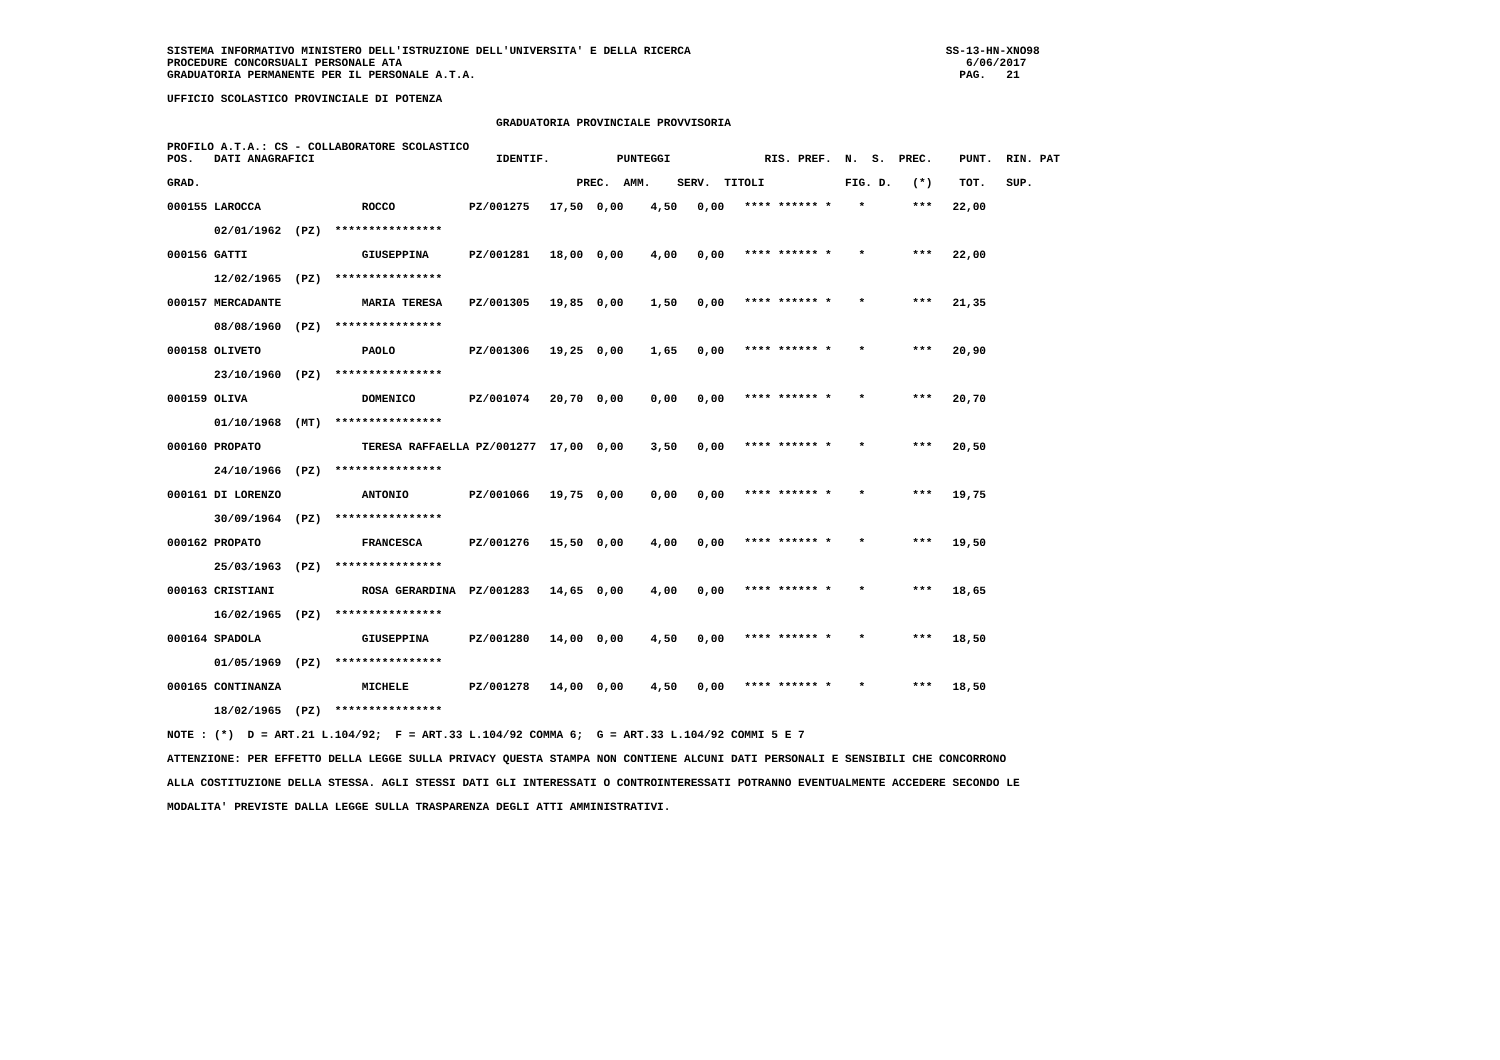SISTEMA INFORMATIVO MINISTERO DELL'ISTRUZIONE DELL'UNIVERSITA' E DELLA RICERCA                                      SS-13-HN-XNO98
PROCEDURE CONCORSUALI PERSONALE ATA                                                                                    6/06/2017
GRADUATORIA PERMANENTE PER IL PERSONALE A.T.A.                                                                        PAG.   21

UFFICIO SCOLASTICO PROVINCIALE DI POTENZA

                                                 GRADUATORIA PROVINCIALE PROVVISORIA

PROFILO A.T.A.: CS - COLLABORATORE SCOLASTICO
POS.   DATI ANAGRAFICI                           IDENTIF.          PUNTEGGI              RIS. PREF.  N.  S.  PREC.    PUNT.  RIN. PAT

GRAD.                                                        PREC.  AMM.    SERV.  TITOLI            FIG. D.   (*)    TOT.   SUP.

000155 LAROCCA               ROCCO           PZ/001275   17,50  0,00    4,50   0,00   **** ****** *    *       ***   22,00

       02/01/1962  (PZ)  ****************

000156 GATTI                 GIUSEPPINA      PZ/001281   18,00  0,00    4,00   0,00   **** ****** *    *       ***   22,00

       12/02/1965  (PZ)  ****************

000157 MERCADANTE            MARIA TERESA    PZ/001305   19,85  0,00    1,50   0,00   **** ****** *    *       ***   21,35

       08/08/1960  (PZ)  ****************

000158 OLIVETO               PAOLO           PZ/001306   19,25  0,00    1,65   0,00   **** ****** *    *       ***   20,90

       23/10/1960  (PZ)  ****************

000159 OLIVA                 DOMENICO        PZ/001074   20,70  0,00    0,00   0,00   **** ****** *    *       ***   20,70

       01/10/1968  (MT)  ****************

000160 PROPATO               TERESA RAFFAELLA PZ/001277  17,00  0,00    3,50   0,00   **** ****** *    *       ***   20,50

       24/10/1966  (PZ)  ****************

000161 DI LORENZO            ANTONIO         PZ/001066   19,75  0,00    0,00   0,00   **** ****** *    *       ***   19,75

       30/09/1964  (PZ)  ****************

000162 PROPATO               FRANCESCA       PZ/001276   15,50  0,00    4,00   0,00   **** ****** *    *       ***   19,50

       25/03/1963  (PZ)  ****************

000163 CRISTIANI             ROSA GERARDINA  PZ/001283   14,65  0,00    4,00   0,00   **** ****** *    *       ***   18,65

       16/02/1965  (PZ)  ****************

000164 SPADOLA               GIUSEPPINA      PZ/001280   14,00  0,00    4,50   0,00   **** ****** *    *       ***   18,50

       01/05/1969  (PZ)  ****************

000165 CONTINANZA            MICHELE         PZ/001278   14,00  0,00    4,50   0,00   **** ****** *    *       ***   18,50

       18/02/1965  (PZ)  ****************

NOTE : (*)  D = ART.21 L.104/92;  F = ART.33 L.104/92 COMMA 6;  G = ART.33 L.104/92 COMMI 5 E 7

ATTENZIONE: PER EFFETTO DELLA LEGGE SULLA PRIVACY QUESTA STAMPA NON CONTIENE ALCUNI DATI PERSONALI E SENSIBILI CHE CONCORRONO

ALLA COSTITUZIONE DELLA STESSA. AGLI STESSI DATI GLI INTERESSATI O CONTROINTERESSATI POTRANNO EVENTUALMENTE ACCEDERE SECONDO LE

MODALITA' PREVISTE DALLA LEGGE SULLA TRASPARENZA DEGLI ATTI AMMINISTRATIVI.